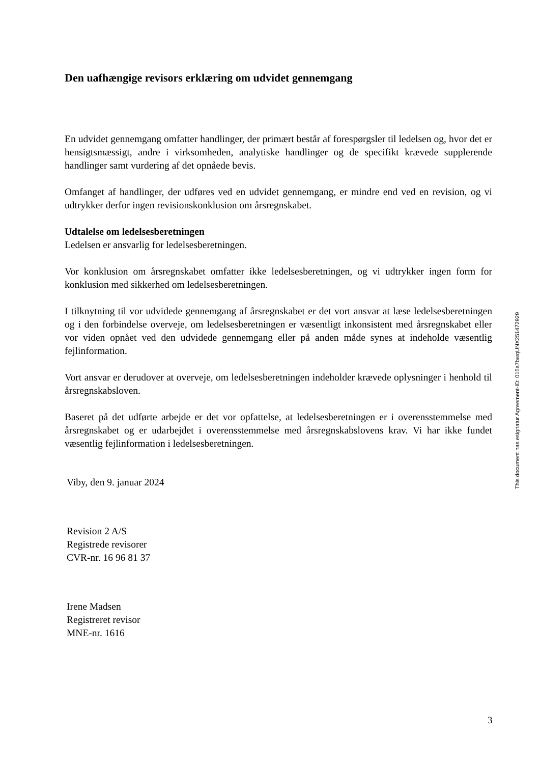Den uafhængige revisors erklæring om udvidet gennemgang
En udvidet gennemgang omfatter handlinger, der primært består af forespørgsler til ledelsen og, hvor det er hensigtsmæssigt, andre i virksomheden, analytiske handlinger og de specifikt krævede supplerende handlinger samt vurdering af det opnåede bevis.
Omfanget af handlinger, der udføres ved en udvidet gennemgang, er mindre end ved en revision, og vi udtrykker derfor ingen revisionskonklusion om årsregnskabet.
Udtalelse om ledelsesberetningen
Ledelsen er ansvarlig for ledelsesberetningen.
Vor konklusion om årsregnskabet omfatter ikke ledelsesberetningen, og vi udtrykker ingen form for konklusion med sikkerhed om ledelsesberetningen.
I tilknytning til vor udvidede gennemgang af årsregnskabet er det vort ansvar at læse ledelsesberetningen og i den forbindelse overveje, om ledelsesberetningen er væsentligt inkonsistent med årsregnskabet eller vor viden opnået ved den udvidede gennemgang eller på anden måde synes at indeholde væsentlig fejlinformation.
Vort ansvar er derudover at overveje, om ledelsesberetningen indeholder krævede oplysninger i henhold til årsregnskabsloven.
Baseret på det udførte arbejde er det vor opfattelse, at ledelsesberetningen er i overensstemmelse med årsregnskabet og er udarbejdet i overensstemmelse med årsregnskabslovens krav. Vi har ikke fundet væsentlig fejlinformation i ledelsesberetningen.
Viby, den 9. januar 2024
Revision 2 A/S
Registrede revisorer
CVR-nr. 16 96 81 37
Irene Madsen
Registreret revisor
MNE-nr. 1616
This document has esignatur Agreement-ID: 015a7bwqUNX251472929
3